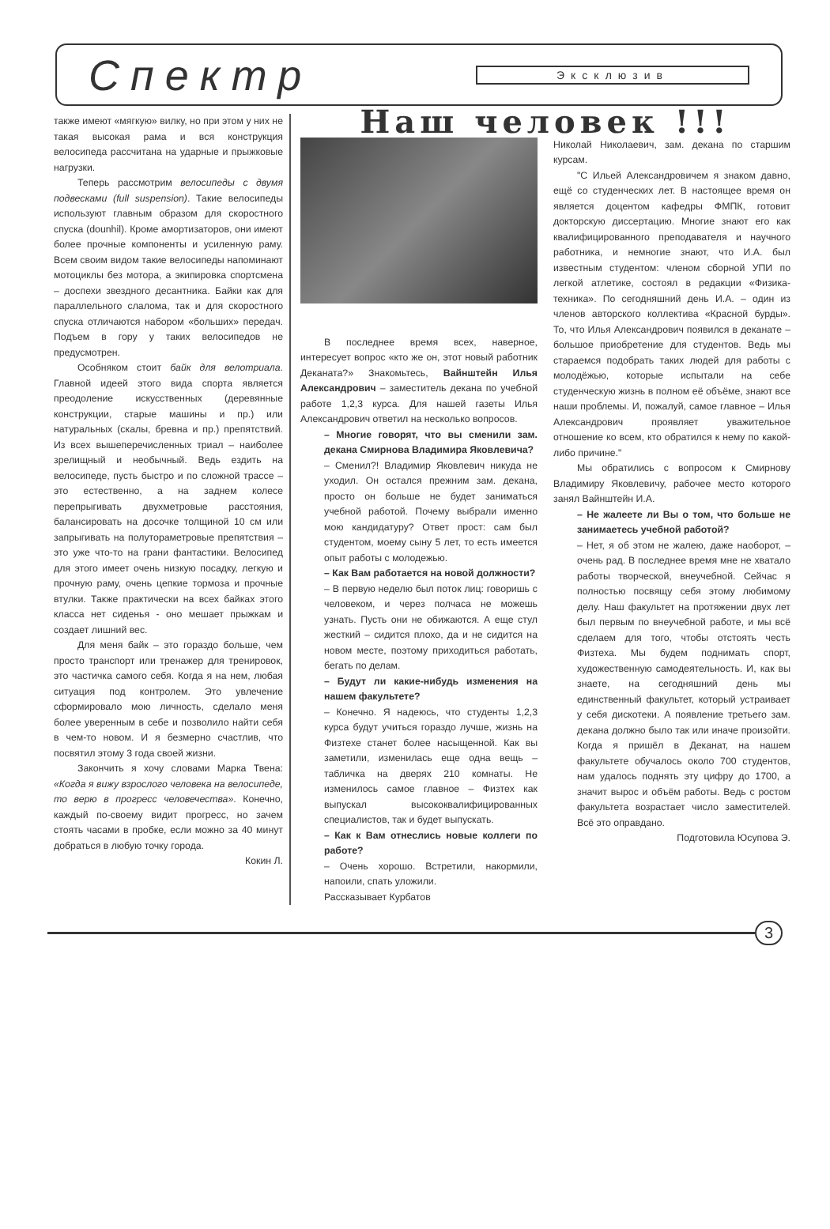Спектр
Эксклюзив
также имеют «мягкую» вилку, но при этом у них не такая высокая рама и вся конструкция велосипеда рассчитана на ударные и прыжковые нагрузки.
Теперь рассмотрим велосипеды с двумя подвесками (full suspension). Такие велосипеды используют главным образом для скоростного спуска (dounhil). Кроме амортизаторов, они имеют более прочные компоненты и усиленную раму. Всем своим видом такие велосипеды напоминают мотоциклы без мотора, а экипировка спортсмена – доспехи звездного десантника. Байки как для параллельного слалома, так и для скоростного спуска отличаются набором «больших» передач. Подъем в гору у таких велосипедов не предусмотрен.
Особняком стоит байк для велотриала. Главной идеей этого вида спорта является преодоление искусственных (деревянные конструкции, старые машины и пр.) или натуральных (скалы, бревна и пр.) препятствий. Из всех вышеперечисленных триал – наиболее зрелищный и необычный. Ведь ездить на велосипеде, пусть быстро и по сложной трассе – это естественно, а на заднем колесе перепрыгивать двухметровые расстояния, балансировать на досочке толщиной 10 см или запрыгивать на полутораметровые препятствия – это уже что-то на грани фантастики. Велосипед для этого имеет очень низкую посадку, легкую и прочную раму, очень цепкие тормоза и прочные втулки. Также практически на всех байках этого класса нет сиденья - оно мешает прыжкам и создает лишний вес.
Для меня байк – это гораздо больше, чем просто транспорт или тренажер для тренировок, это частичка самого себя. Когда я на нем, любая ситуация под контролем. Это увлечение сформировало мою личность, сделало меня более уверенным в себе и позволило найти себя в чем-то новом. И я безмерно счастлив, что посвятил этому 3 года своей жизни.
Закончить я хочу словами Марка Твена: «Когда я вижу взрослого человека на велосипеде, то верю в прогресс человечества». Конечно, каждый по-своему видит прогресс, но зачем стоять часами в пробке, если можно за 40 минут добраться в любую точку города.
Кокин Л.
Наш человек !!!
В последнее время всех, наверное, интересует вопрос «кто же он, этот новый работник Деканата?» Знакомьтесь, Вайнштейн Илья Александрович – заместитель декана по учебной работе 1,2,3 курса. Для нашей газеты Илья Александрович ответил на несколько вопросов.
– Многие говорят, что вы сменили зам. декана Смирнова Владимира Яковлевича?
– Сменил?! Владимир Яковлевич никуда не уходил. Он остался прежним зам. декана, просто он больше не будет заниматься учебной работой. Почему выбрали именно мою кандидатуру? Ответ прост: сам был студентом, моему сыну 5 лет, то есть имеется опыт работы с молодежью.
– Как Вам работается на новой должности?
– В первую неделю был поток лиц: говоришь с человеком, и через полчаса не можешь узнать. Пусть они не обижаются. А еще стул жесткий – сидится плохо, да и не сидится на новом месте, поэтому приходиться работать, бегать по делам.
– Будут ли какие-нибудь изменения на нашем факультете?
– Конечно. Я надеюсь, что студенты 1,2,3 курса будут учиться гораздо лучше, жизнь на Физтехе станет более насыщенной. Как вы заметили, изменилась еще одна вещь – табличка на дверях 210 комнаты. Не изменилось самое главное – Физтех как выпускал высококвалифицированных специалистов, так и будет выпускать.
– Как к Вам отнеслись новые коллеги по работе?
– Очень хорошо. Встретили, накормили, напоили, спать уложили.
Рассказывает Курбатов
Николай Николаевич, зам. декана по старшим курсам.
"С Ильей Александровичем я знаком давно, ещё со студенческих лет. В настоящее время он является доцентом кафедры ФМПК, готовит докторскую диссертацию. Многие знают его как квалифицированного преподавателя и научного работника, и немногие знают, что И.А. был известным студентом: членом сборной УПИ по легкой атлетике, состоял в редакции «Физика-техника». По сегодняшний день И.А. – один из членов авторского коллектива «Красной бурды». То, что Илья Александрович появился в деканате – большое приобретение для студентов. Ведь мы стараемся подобрать таких людей для работы с молодёжью, которые испытали на себе студенческую жизнь в полном её объёме, знают все наши проблемы. И, пожалуй, самое главное – Илья Александрович проявляет уважительное отношение ко всем, кто обратился к нему по какой-либо причине."
Мы обратились с вопросом к Смирнову Владимиру Яковлевичу, рабочее место которого занял Вайнштейн И.А.
– Не жалеете ли Вы о том, что больше не занимаетесь учебной работой?
– Нет, я об этом не жалею, даже наоборот, – очень рад. В последнее время мне не хватало работы творческой, внеучебной. Сейчас я полностью посвящу себя этому любимому делу. Наш факультет на протяжении двух лет был первым по внеучебной работе, и мы всё сделаем для того, чтобы отстоять честь Физтеха. Мы будем поднимать спорт, художественную самодеятельность. И, как вы знаете, на сегодняшний день мы единственный факультет, который устраивает у себя дискотеки. А появление третьего зам. декана должно было так или иначе произойти. Когда я пришёл в Деканат, на нашем факультете обучалось около 700 студентов, нам удалось поднять эту цифру до 1700, а значит вырос и объём работы. Ведь с ростом факультета возрастает число заместителей. Всё это оправдано.
Подготовила Юсупова Э.
3